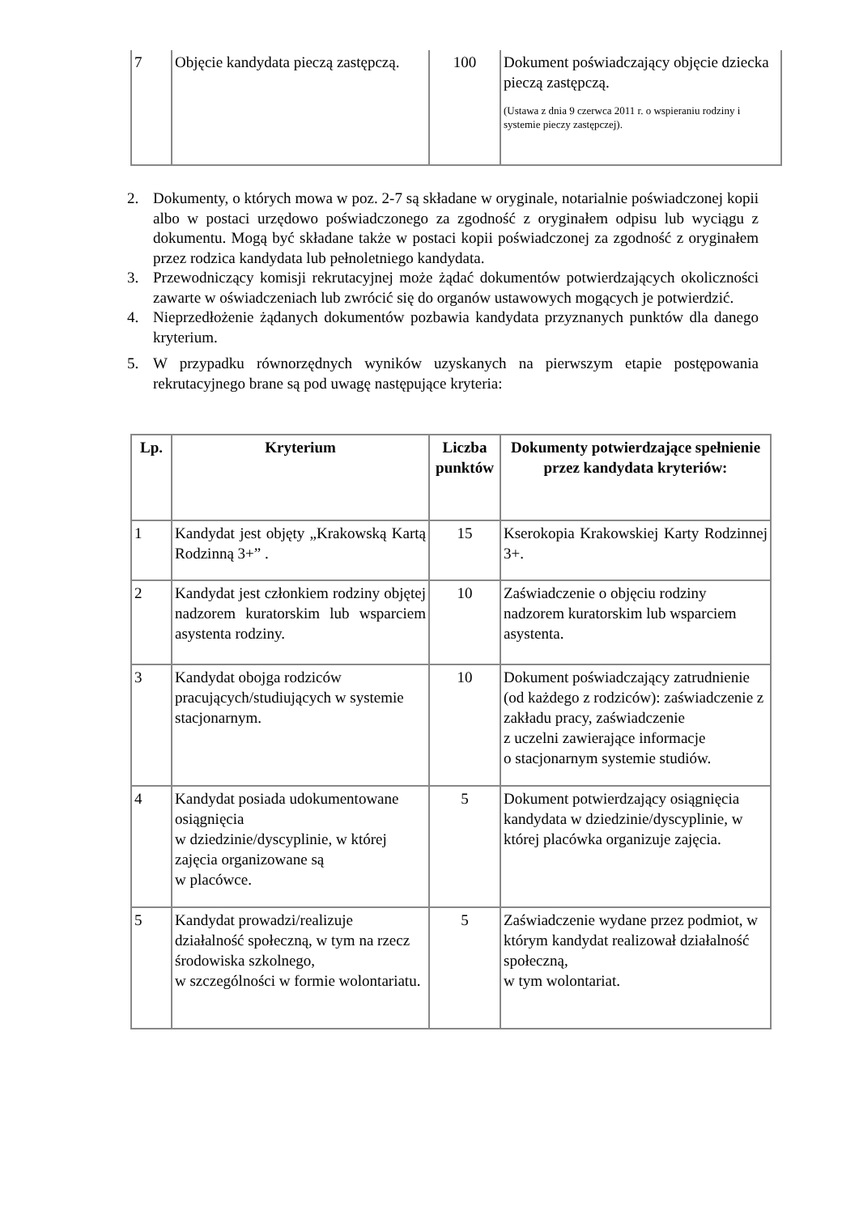| 7 | Objęcie kandydata pieczą zastępczą. | 100 | Dokument poświadczający objęcie dziecka pieczą zastępczą. (Ustawa z dnia 9 czerwca 2011 r. o wspieraniu rodziny i systemie pieczy zastępczej). |
2. Dokumenty, o których mowa w poz. 2-7 są składane w oryginale, notarialnie poświadczonej kopii albo w postaci urzędowo poświadczonego za zgodność z oryginałem odpisu lub wyciągu z dokumentu. Mogą być składane także w postaci kopii poświadczonej za zgodność z oryginałem przez rodzica kandydata lub pełnoletniego kandydata.
3. Przewodniczący komisji rekrutacyjnej może żądać dokumentów potwierdzających okoliczności zawarte w oświadczeniach lub zwrócić się do organów ustawowych mogących je potwierdzić.
4. Nieprzedłożenie żądanych dokumentów pozbawia kandydata przyznanych punktów dla danego kryterium.
5. W przypadku równorzędnych wyników uzyskanych na pierwszym etapie postępowania rekrutacyjnego brane są pod uwagę następujące kryteria:
| Lp. | Kryterium | Liczba punktów | Dokumenty potwierdzające spełnienie przez kandydata kryteriów: |
| --- | --- | --- | --- |
| 1 | Kandydat jest objęty „Krakowską Kartą Rodzinną 3+” . | 15 | Kserokopia Krakowskiej Karty Rodzinnej 3+. |
| 2 | Kandydat jest członkiem rodziny objętej nadzorem kuratorskim lub wsparciem asystenta rodziny. | 10 | Zaświadczenie o objęciu rodziny nadzorem kuratorskim lub wsparciem asystenta. |
| 3 | Kandydat obojga rodziców pracujących/studiujących w systemie stacjonarnym. | 10 | Dokument poświadczający zatrudnienie (od każdego z rodziców): zaświadczenie z zakładu pracy, zaświadczenie z uczelni zawierające informacje o stacjonarnym systemie studiów. |
| 4 | Kandydat posiada udokumentowane osiągnięcia w dziedzinie/dyscyplinie, w której zajęcia organizowane są w placówce. | 5 | Dokument potwierdzający osiągnięcia kandydata w dziedzinie/dyscyplinie, w której placówka organizuje zajęcia. |
| 5 | Kandydat prowadzi/realizuje działalność społeczną, w tym na rzecz środowiska szkolnego, w szczególności w formie wolontariatu. | 5 | Zaświadczenie wydane przez podmiot, w którym kandydat realizował działalność społeczną, w tym wolontariat. |